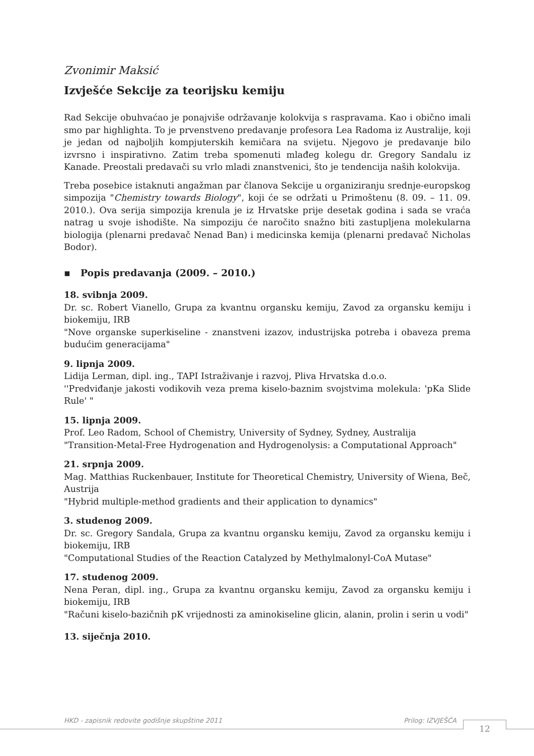Zvonimir Maksić
Izvješće Sekcije za teorijsku kemiju
Rad Sekcije obuhvaćao je ponajviše održavanje kolokvija s raspravama. Kao i obično imali smo par highlighta. To je prvenstveno predavanje profesora Lea Radoma iz Australije, koji je jedan od najboljih kompjuterskih kemičara na svijetu. Njegovo je predavanje bilo izvrsno i inspirativno. Zatim treba spomenuti mlađeg kolegu dr. Gregory Sandalu iz Kanade. Preostali predavači su vrlo mladi znanstvenici, što je tendencija naših kolokvija.
Treba posebice istaknuti angažman par članova Sekcije u organiziranju srednje-europskog simpozija "Chemistry towards Biology", koji će se održati u Primoštenu (8. 09. – 11. 09. 2010.). Ova serija simpozija krenula je iz Hrvatske prije desetak godina i sada se vraća natrag u svoje ishodište. Na simpoziju će naročito snažno biti zastupljena molekularna biologija (plenarni predavač Nenad Ban) i medicinska kemija (plenarni predavač Nicholas Bodor).
▪ Popis predavanja (2009. – 2010.)
18. svibnja 2009.
Dr. sc. Robert Vianello, Grupa za kvantnu organsku kemiju, Zavod za organsku kemiju i biokemiju, IRB
"Nove organske superkiseline - znanstveni izazov, industrijska potreba i obaveza prema budućim generacijama"
9. lipnja 2009.
Lidija Lerman, dipl. ing., TAPI Istraživanje i razvoj, Pliva Hrvatska d.o.o.
''Predviđanje jakosti vodikovih veza prema kiselo-baznim svojstvima molekula: 'pKa Slide Rule' "
15. lipnja 2009.
Prof. Leo Radom, School of Chemistry, University of Sydney, Sydney, Australija
"Transition-Metal-Free Hydrogenation and Hydrogenolysis: a Computational Approach"
21. srpnja 2009.
Mag. Matthias Ruckenbauer, Institute for Theoretical Chemistry, University of Wiena, Beč, Austrija
"Hybrid multiple-method gradients and their application to dynamics"
3. studenog 2009.
Dr. sc. Gregory Sandala, Grupa za kvantnu organsku kemiju, Zavod za organsku kemiju i biokemiju, IRB
"Computational Studies of the Reaction Catalyzed by Methylmalonyl-CoA Mutase"
17. studenog 2009.
Nena Peran, dipl. ing., Grupa za kvantnu organsku kemiju, Zavod za organsku kemiju i biokemiju, IRB
"Računi kiselo-bazičnih pK vrijednosti za aminokiseline glicin, alanin, prolin i serin u vodi"
13. siječnja 2010.
HKD - zapisnik redovite godišnje skupštine 2011 Prilog: IZVJEŠĆA 12